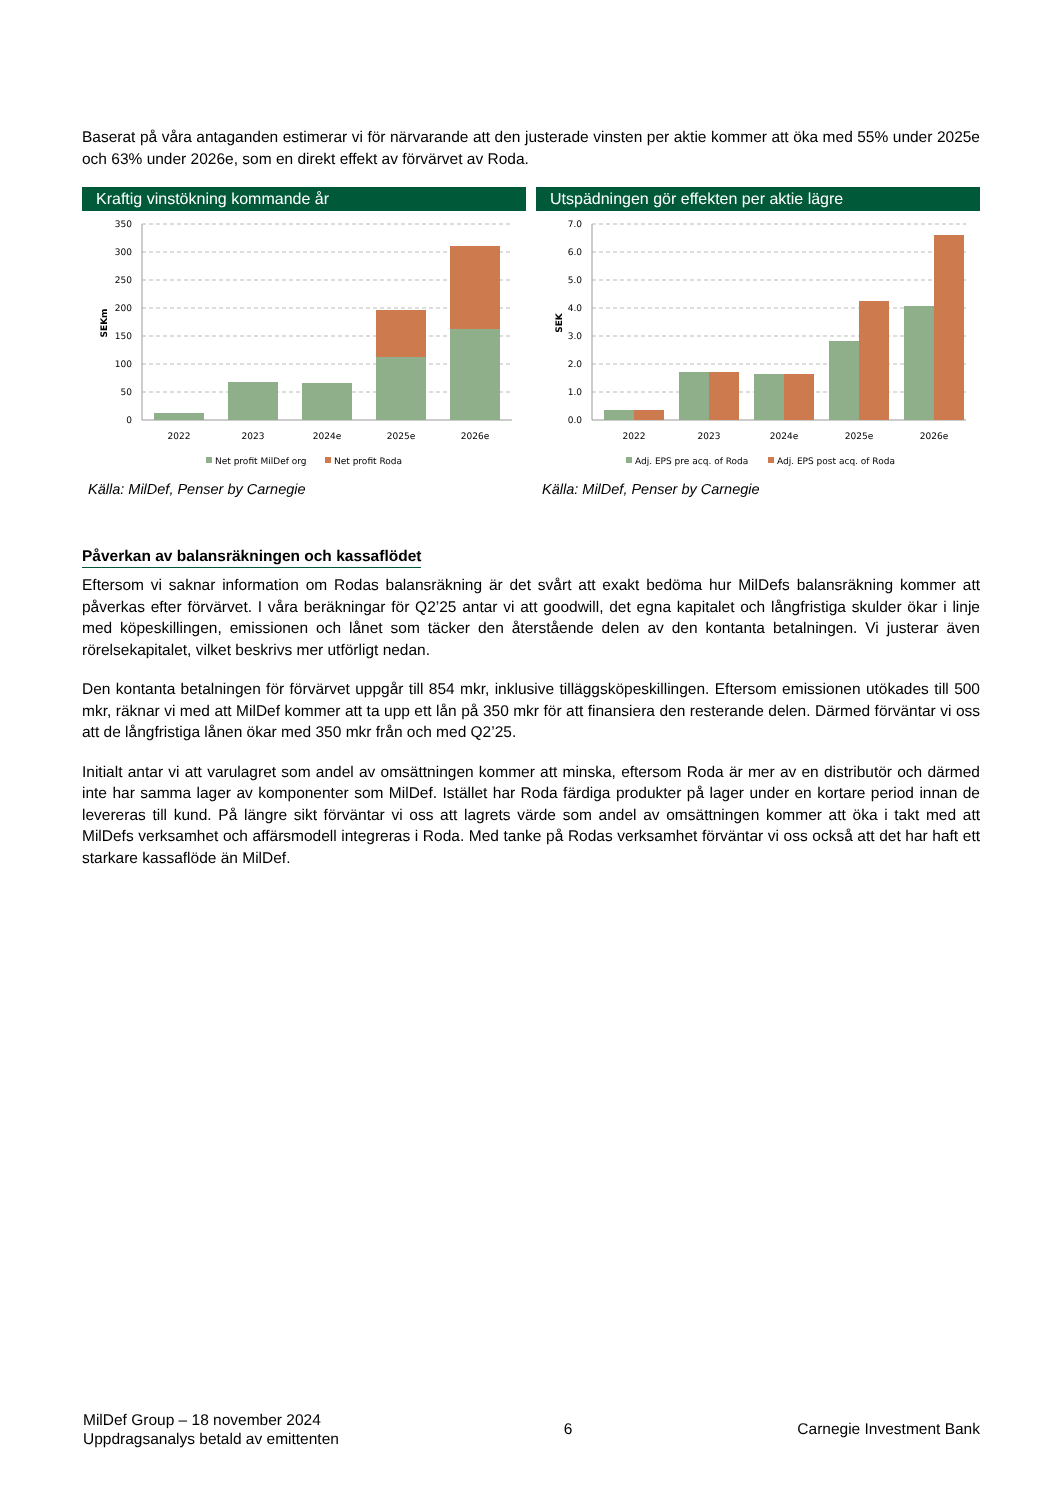Baserat på våra antaganden estimerar vi för närvarande att den justerade vinsten per aktie kommer att öka med 55% under 2025e och 63% under 2026e, som en direkt effekt av förvärvet av Roda.
Kraftig vinstökning kommande år
350
300
250
200
150
100
50
0
SEKm
2022
2023
2024e
2025e
2026e
Net profit MilDef org
Net profit Roda
Källa: MilDef, Penser by Carnegie
Utspädningen gör effekten per aktie lägre
7.0
6.0
5.0
4.0
3.0
2.0
1.0
0.0
SEK
2022
2023
2024e
2025e
2026e
Adj. EPS pre acq. of Roda
Adj. EPS post acq. of Roda
Källa: MilDef, Penser by Carnegie
Påverkan av balansräkningen och kassaflödet
Eftersom vi saknar information om Rodas balansräkning är det svårt att exakt bedöma hur MilDefs balansräkning kommer att påverkas efter förvärvet. I våra beräkningar för Q2’25 antar vi att goodwill, det egna kapitalet och långfristiga skulder ökar i linje med köpeskillingen, emissionen och lånet som täcker den återstående delen av den kontanta betalningen. Vi justerar även rörelsekapitalet, vilket beskrivs mer utförligt nedan.
Den kontanta betalningen för förvärvet uppgår till 854 mkr, inklusive tilläggsköpeskillingen. Eftersom emissionen utökades till 500 mkr, räknar vi med att MilDef kommer att ta upp ett lån på 350 mkr för att finansiera den resterande delen. Därmed förväntar vi oss att de långfristiga lånen ökar med 350 mkr från och med Q2’25.
Initialt antar vi att varulagret som andel av omsättningen kommer att minska, eftersom Roda är mer av en distributör och därmed inte har samma lager av komponenter som MilDef. Istället har Roda färdiga produkter på lager under en kortare period innan de levereras till kund. På längre sikt förväntar vi oss att lagrets värde som andel av omsättningen kommer att öka i takt med att MilDefs verksamhet och affärsmodell integreras i Roda. Med tanke på Rodas verksamhet förväntar vi oss också att det har haft ett starkare kassaflöde än MilDef.
MilDef Group – 18 november 2024
Uppdragsanalys betald av emittenten
6 Carnegie Investment Bank